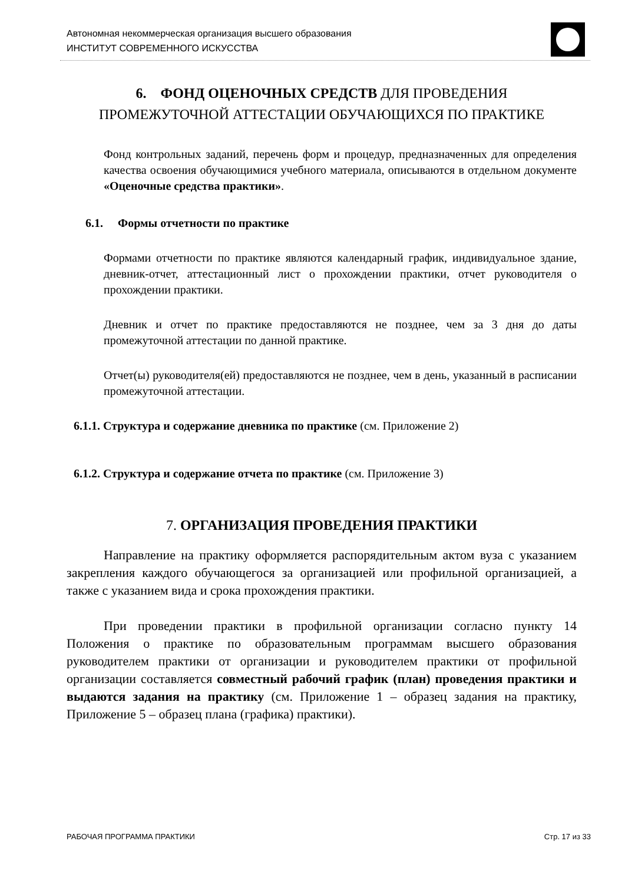Автономная некоммерческая организация высшего образования
ИНСТИТУТ СОВРЕМЕННОГО ИСКУССТВА
6. ФОНД ОЦЕНОЧНЫХ СРЕДСТВ ДЛЯ ПРОВЕДЕНИЯ
ПРОМЕЖУТОЧНОЙ АТТЕСТАЦИИ ОБУЧАЮЩИХСЯ ПО ПРАКТИКЕ
Фонд контрольных заданий, перечень форм и процедур, предназначенных для определения качества освоения обучающимися учебного материала, описываются в отдельном документе «Оценочные средства практики».
6.1. Формы отчетности по практике
Формами отчетности по практике являются календарный график, индивидуальное здание, дневник-отчет, аттестационный лист о прохождении практики, отчет руководителя о прохождении практики.
Дневник и отчет по практике предоставляются не позднее, чем за 3 дня до даты промежуточной аттестации по данной практике.
Отчет(ы) руководителя(ей) предоставляются не позднее, чем в день, указанный в расписании промежуточной аттестации.
6.1.1. Структура и содержание дневника по практике (см. Приложение 2)
6.1.2. Структура и содержание отчета по практике (см. Приложение 3)
7. ОРГАНИЗАЦИЯ ПРОВЕДЕНИЯ ПРАКТИКИ
Направление на практику оформляется распорядительным актом вуза с указанием закрепления каждого обучающегося за организацией или профильной организацией, а также с указанием вида и срока прохождения практики.
При проведении практики в профильной организации согласно пункту 14 Положения о практике по образовательным программам высшего образования руководителем практики от организации и руководителем практики от профильной организации составляется совместный рабочий график (план) проведения практики и выдаются задания на практику (см. Приложение 1 – образец задания на практику, Приложение 5 – образец плана (графика) практики).
РАБОЧАЯ ПРОГРАММА ПРАКТИКИ Стр. 17 из 33